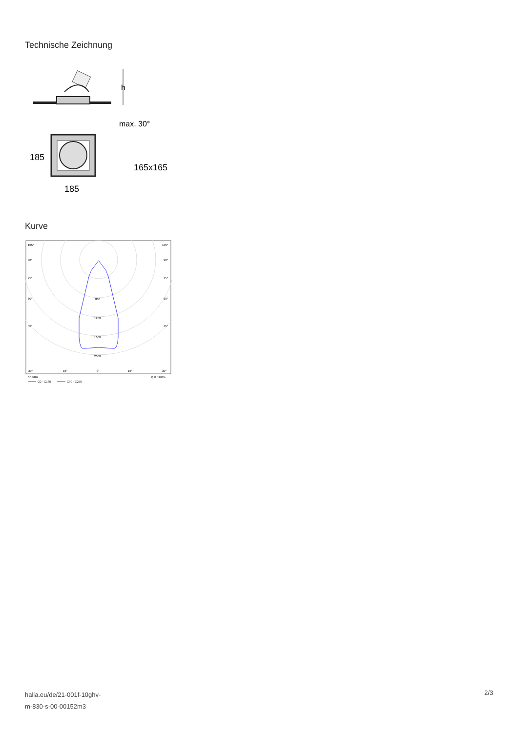Technische Zeichnung
h
max. 30°
185
185
165x165
Kurve
105°
105°
90°
90°
75°
75°
60°
60°
45°
45°
800
1200
1600
2000
30°
15°
0°
15°
30°
cd/klm
η = 100%
C0 - C180
C90 - C270
halla.eu/de/21-001f-10ghv-
m-830-s-00-00152m3
2/3